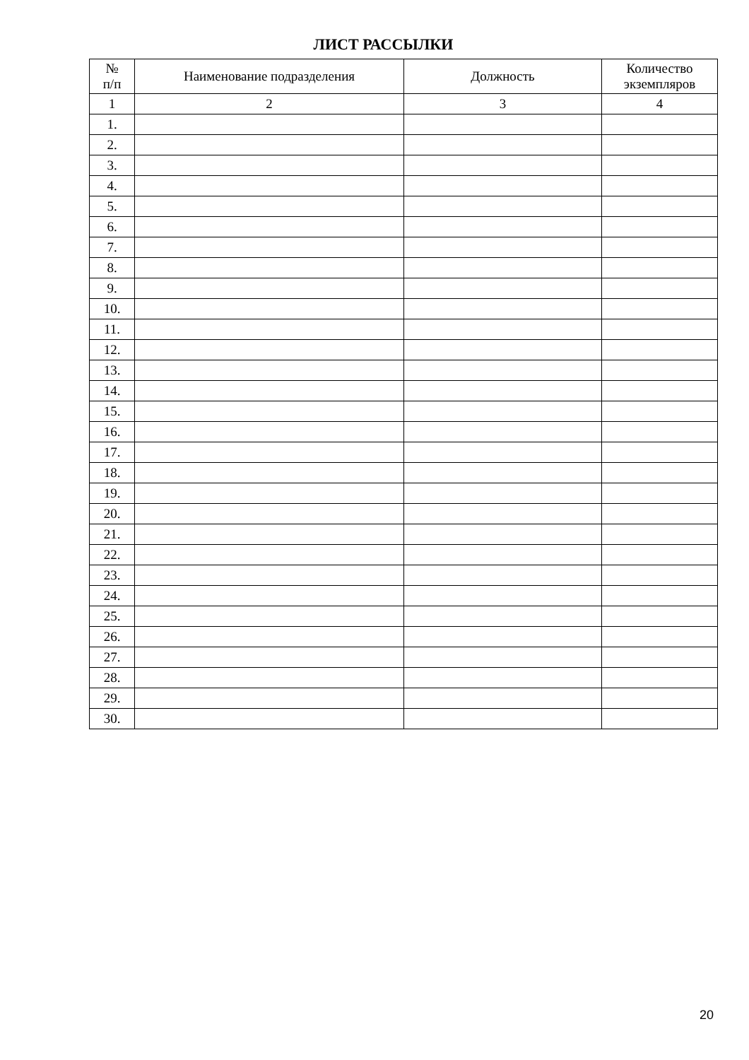ЛИСТ РАССЫЛКИ
| № п/п | Наименование подразделения | Должность | Количество экземпляров |
| --- | --- | --- | --- |
| 1 | 2 | 3 | 4 |
| 1. | | | |
| 2. | | | |
| 3. | | | |
| 4. | | | |
| 5. | | | |
| 6. | | | |
| 7. | | | |
| 8. | | | |
| 9. | | | |
| 10. | | | |
| 11. | | | |
| 12. | | | |
| 13. | | | |
| 14. | | | |
| 15. | | | |
| 16. | | | |
| 17. | | | |
| 18. | | | |
| 19. | | | |
| 20. | | | |
| 21. | | | |
| 22. | | | |
| 23. | | | |
| 24. | | | |
| 25. | | | |
| 26. | | | |
| 27. | | | |
| 28. | | | |
| 29. | | | |
| 30. | | | |
20